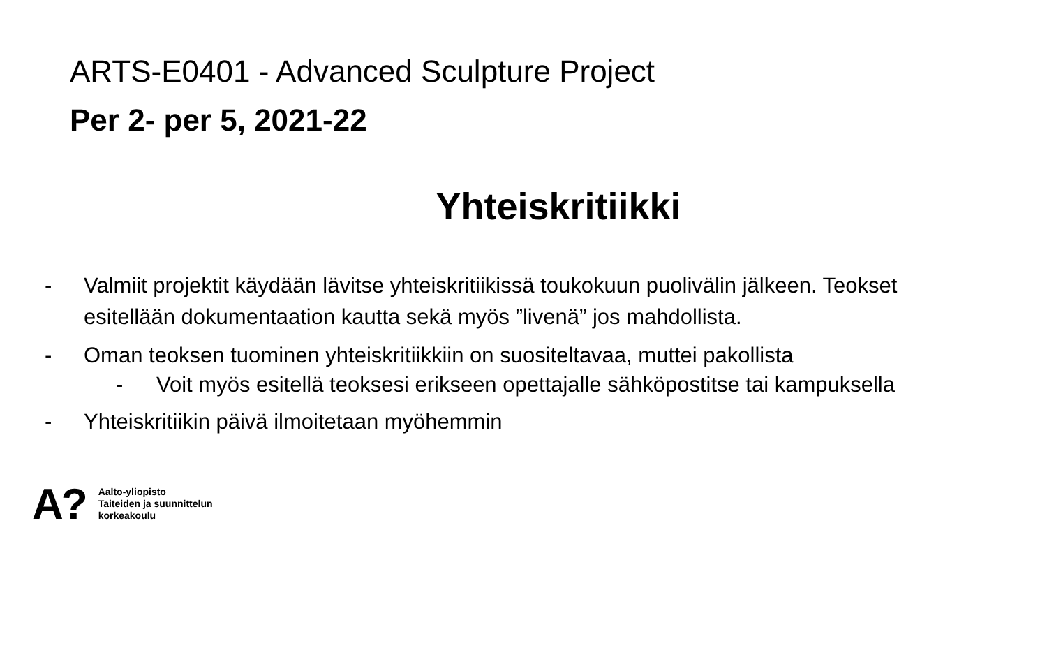ARTS-E0401 - Advanced Sculpture Project
Per 2- per 5, 2021-22
Yhteiskritiikki
- Valmiit projektit käydään lävitse yhteiskritiikissä toukokuun puolivälin jälkeen. Teokset esitellään dokumentaation kautta sekä myös ”livenä” jos mahdollista.
- Oman teoksen tuominen yhteiskritiikkiin on suositeltavaa, muttei pakollista
- Voit myös esitellä teoksesi erikseen opettajalle sähköpostitse tai kampuksella
- Yhteiskritiikin päivä ilmoitetaan myöhemmin
A? Aalto-yliopisto
Taiteiden ja suunnittelun
korkeakoulu